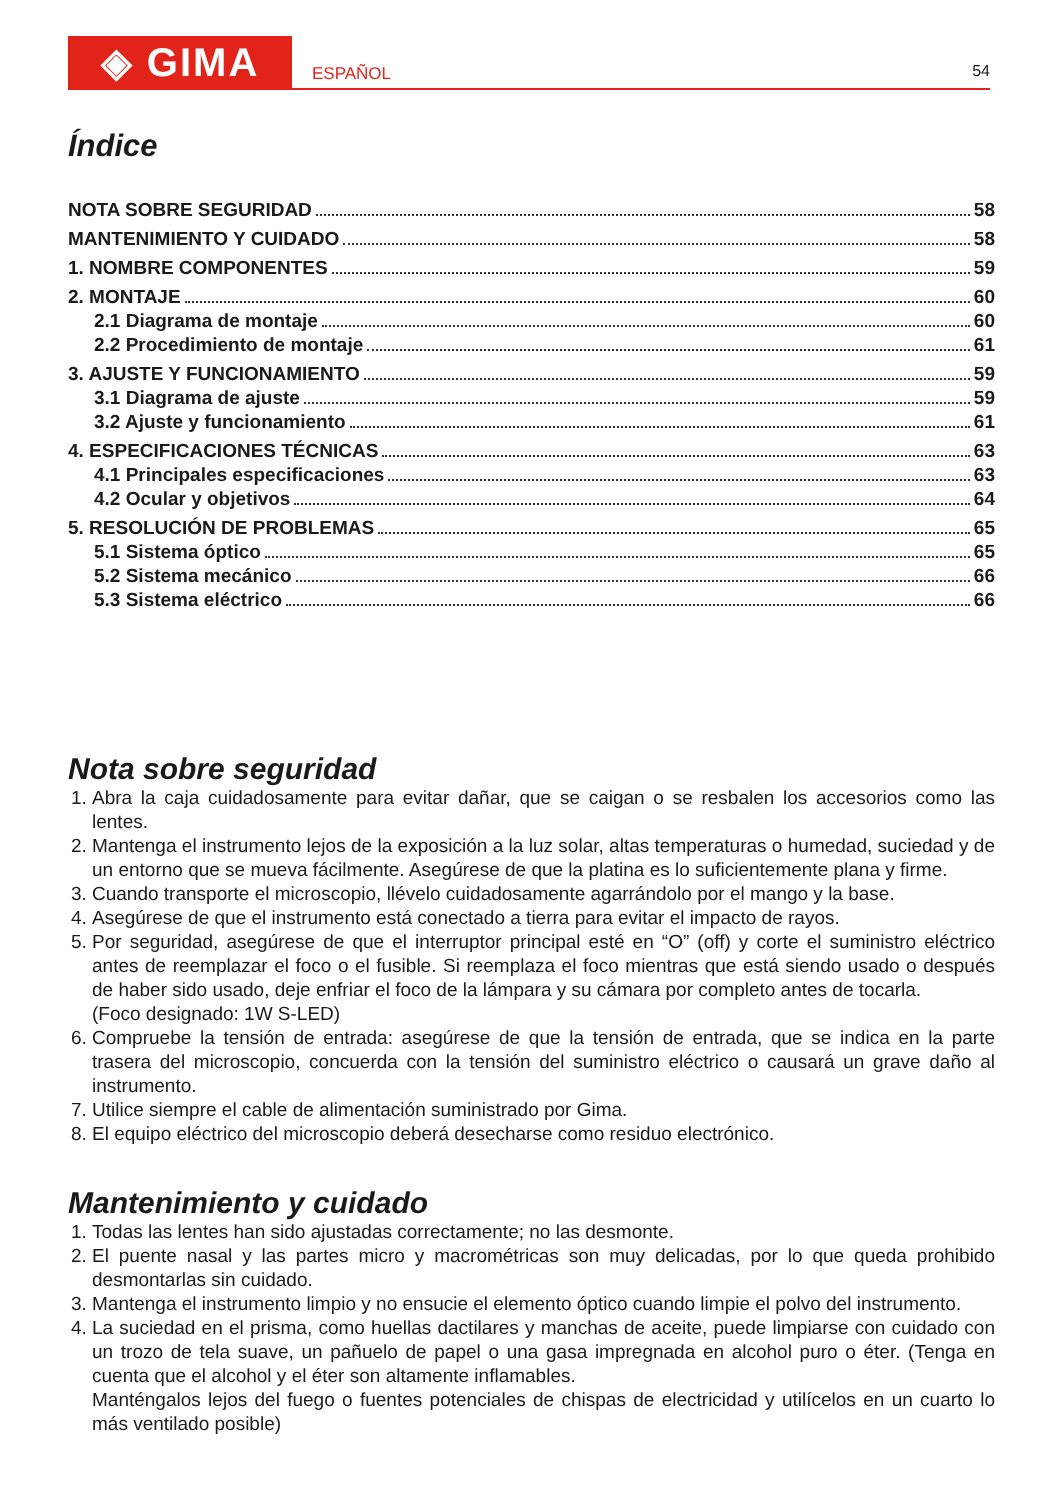◈ GIMA
ESPAÑOL
54
Índice
NOTA SOBRE SEGURIDAD 58
MANTENIMIENTO Y CUIDADO 58
1. NOMBRE COMPONENTES 59
2. MONTAJE 60
2.1 Diagrama de montaje 60
2.2 Procedimiento de montaje 61
3. AJUSTE Y FUNCIONAMIENTO 59
3.1 Diagrama de ajuste 59
3.2 Ajuste y funcionamiento 61
4. ESPECIFICACIONES TÉCNICAS 63
4.1 Principales especificaciones 63
4.2 Ocular y objetivos 64
5. RESOLUCIÓN DE PROBLEMAS 65
5.1 Sistema óptico 65
5.2 Sistema mecánico 66
5.3 Sistema eléctrico 66
Nota sobre seguridad
1. Abra la caja cuidadosamente para evitar dañar, que se caigan o se resbalen los accesorios como las lentes.
2. Mantenga el instrumento lejos de la exposición a la luz solar, altas temperaturas o humedad, suciedad y de un entorno que se mueva fácilmente. Asegúrese de que la platina es lo suficientemente plana y firme.
3. Cuando transporte el microscopio, llévelo cuidadosamente agarrándolo por el mango y la base.
4. Asegúrese de que el instrumento está conectado a tierra para evitar el impacto de rayos.
5. Por seguridad, asegúrese de que el interruptor principal esté en “O” (off) y corte el suministro eléctrico antes de reemplazar el foco o el fusible. Si reemplaza el foco mientras que está siendo usado o después de haber sido usado, deje enfriar el foco de la lámpara y su cámara por completo antes de tocarla.
(Foco designado: 1W S-LED)
6. Compruebe la tensión de entrada: asegúrese de que la tensión de entrada, que se indica en la parte trasera del microscopio, concuerda con la tensión del suministro eléctrico o causará un grave daño al instrumento.
7. Utilice siempre el cable de alimentación suministrado por Gima.
8. El equipo eléctrico del microscopio deberá desecharse como residuo electrónico.
Mantenimiento y cuidado
1. Todas las lentes han sido ajustadas correctamente; no las desmonte.
2. El puente nasal y las partes micro y macrométricas son muy delicadas, por lo que queda prohibido desmontarlas sin cuidado.
3. Mantenga el instrumento limpio y no ensucie el elemento óptico cuando limpie el polvo del instrumento.
4. La suciedad en el prisma, como huellas dactilares y manchas de aceite, puede limpiarse con cuidado con un trozo de tela suave, un pañuelo de papel o una gasa impregnada en alcohol puro o éter. (Tenga en cuenta que el alcohol y el éter son altamente inflamables.
Manténgalos lejos del fuego o fuentes potenciales de chispas de electricidad y utilícelos en un cuarto lo más ventilado posible)